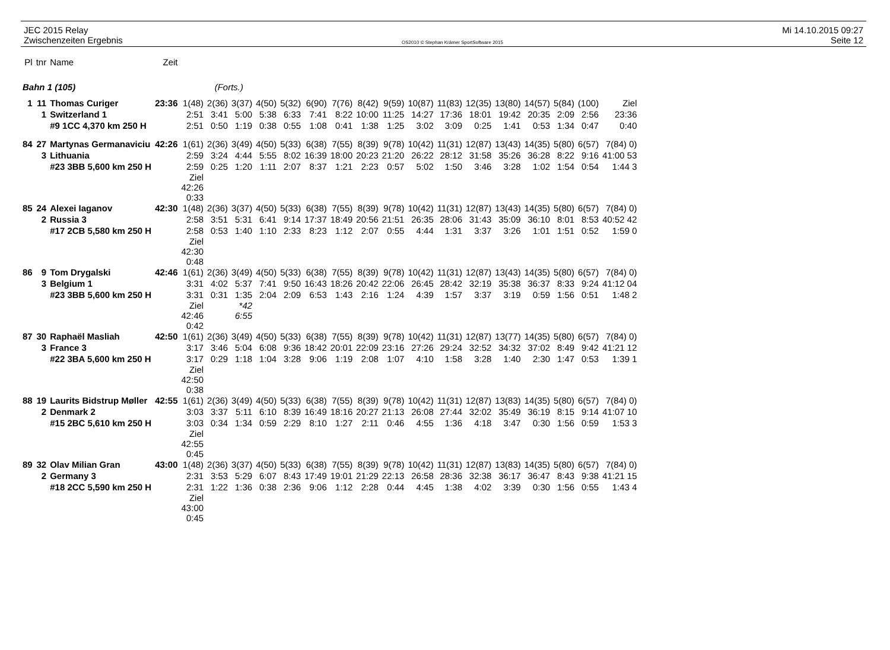JEC 2015 Relay
Zwischenzeiten Ergebnis
OS2010 © Stephan Krämer SportSoftware 2015
Mi 14.10.2015 09:27
Seite 12
| Pl | tnr | Name | Zeit | | | | | | | | | | | | | | | | | |
| --- | --- | --- | --- | --- | --- | --- | --- | --- | --- | --- | --- | --- | --- | --- | --- | --- | --- | --- | --- | --- |
| Bahn 1 (105) | | | | (Forts.) | | | | | | | | | | | | | | | | |
| 1 | 11 | Thomas Curiger | 23:36 | 1(48) | 2(36) | 3(37) | 4(50) | 5(32) | 6(90) | 7(76) | 8(42) | 9(59) | 10(87) | 11(83) | 12(35) | 13(80) | 14(57) | 5(84) | (100) | Ziel |
| | 1 | Switzerland 1 | | 2:51 | 3:41 | 5:00 | 5:38 | 6:33 | 7:41 | 8:22 | 10:00 | 11:25 | 14:27 | 17:36 | 18:01 | 19:42 | 20:35 | 2:09 | 2:56 | 23:36 |
| | | #9 1CC 4,370 km 250 H | | 2:51 | 0:50 | 1:19 | 0:38 | 0:55 | 1:08 | 0:41 | 1:38 | 1:25 | 3:02 | 3:09 | 0:25 | 1:41 | 0:53 | 1:34 | 0:47 | 0:40 |
| 84 | 27 | Martynas Germanaviciu | 42:26 | 1(61) | 2(36) | 3(49) | 4(50) | 5(33) | 6(38) | 7(55) | 8(39) | 9(78) | 10(42) | 11(31) | 12(87) | 13(43) | 14(35) | 5(80) | 6(57) | 7(84) 0) |
| | 3 | Lithuania | | 2:59 | 3:24 | 4:44 | 5:55 | 8:02 | 16:39 | 18:00 | 20:23 | 21:20 | 26:22 | 28:12 | 31:58 | 35:26 | 36:28 | 8:22 | 9:16 | 41:00 53 |
| | | #23 3BB 5,600 km 250 H | | 2:59 | 0:25 | 1:20 | 1:11 | 2:07 | 8:37 | 1:21 | 2:23 | 0:57 | 5:02 | 1:50 | 3:46 | 3:28 | 1:02 | 1:54 | 0:54 | 1:44 3 |
| | | | | Ziel 42:26 0:33 | | | | | | | | | | | | | | | | |
| 85 | 24 | Alexei Iaganov | 42:30 | 1(48) | 2(36) | 3(37) | 4(50) | 5(33) | 6(38) | 7(55) | 8(39) | 9(78) | 10(42) | 11(31) | 12(87) | 13(43) | 14(35) | 5(80) | 6(57) | 7(84) 0) |
| | 2 | Russia 3 | | 2:58 | 3:51 | 5:31 | 6:41 | 9:14 | 17:37 | 18:49 | 20:56 | 21:51 | 26:35 | 28:06 | 31:43 | 35:09 | 36:10 | 8:01 | 8:53 | 40:52 42 |
| | | #17 2CB 5,580 km 250 H | | 2:58 | 0:53 | 1:40 | 1:10 | 2:33 | 8:23 | 1:12 | 2:07 | 0:55 | 4:44 | 1:31 | 3:37 | 3:26 | 1:01 | 1:51 | 0:52 | 1:59 0 |
| | | | | Ziel 42:30 0:48 | | | | | | | | | | | | | | | | |
| 86 | 9 | Tom Drygalski | 42:46 | 1(61) | 2(36) | 3(49) | 4(50) | 5(33) | 6(38) | 7(55) | 8(39) | 9(78) | 10(42) | 11(31) | 12(87) | 13(43) | 14(35) | 5(80) | 6(57) | 7(84) 0) |
| | 3 | Belgium 1 | | 3:31 | 4:02 | 5:37 | 7:41 | 9:50 | 16:43 | 18:26 | 20:42 | 22:06 | 26:45 | 28:42 | 32:19 | 35:38 | 36:37 | 8:33 | 9:24 | 41:12 04 |
| | | #23 3BB 5,600 km 250 H | | 3:31 | 0:31 | 1:35 | 2:04 | 2:09 | 6:53 | 1:43 | 2:16 | 1:24 | 4:39 | 1:57 | 3:37 | 3:19 | 0:59 | 1:56 | 0:51 | 1:48 2 |
| | | | | Ziel 42:46 0:42 | | *42 6:55 | | | | | | | | | | | | | | |
| 87 | 30 | Raphaël Masliah | 42:50 | 1(61) | 2(36) | 3(49) | 4(50) | 5(33) | 6(38) | 7(55) | 8(39) | 9(78) | 10(42) | 11(31) | 12(87) | 13(77) | 14(35) | 5(80) | 6(57) | 7(84) 0) |
| | 3 | France 3 | | 3:17 | 3:46 | 5:04 | 6:08 | 9:36 | 18:42 | 20:01 | 22:09 | 23:16 | 27:26 | 29:24 | 32:52 | 34:32 | 37:02 | 8:49 | 9:42 | 41:21 12 |
| | | #22 3BA 5,600 km 250 H | | 3:17 | 0:29 | 1:18 | 1:04 | 3:28 | 9:06 | 1:19 | 2:08 | 1:07 | 4:10 | 1:58 | 3:28 | 1:40 | 2:30 | 1:47 | 0:53 | 1:39 1 |
| | | | | Ziel 42:50 0:38 | | | | | | | | | | | | | | | | |
| 88 | 19 | Laurits Bidstrup Møller | 42:55 | 1(61) | 2(36) | 3(49) | 4(50) | 5(33) | 6(38) | 7(55) | 8(39) | 9(78) | 10(42) | 11(31) | 12(87) | 13(83) | 14(35) | 5(80) | 6(57) | 7(84) 0) |
| | 2 | Denmark 2 | | 3:03 | 3:37 | 5:11 | 6:10 | 8:39 | 16:49 | 18:16 | 20:27 | 21:13 | 26:08 | 27:44 | 32:02 | 35:49 | 36:19 | 8:15 | 9:14 | 41:07 10 |
| | | #15 2BC 5,610 km 250 H | | 3:03 | 0:34 | 1:34 | 0:59 | 2:29 | 8:10 | 1:27 | 2:11 | 0:46 | 4:55 | 1:36 | 4:18 | 3:47 | 0:30 | 1:56 | 0:59 | 1:53 3 |
| | | | | Ziel 42:55 0:45 | | | | | | | | | | | | | | | | |
| 89 | 32 | Olav Milian Gran | 43:00 | 1(48) | 2(36) | 3(37) | 4(50) | 5(33) | 6(38) | 7(55) | 8(39) | 9(78) | 10(42) | 11(31) | 12(87) | 13(83) | 14(35) | 5(80) | 6(57) | 7(84) 0) |
| | 2 | Germany 3 | | 2:31 | 3:53 | 5:29 | 6:07 | 8:43 | 17:49 | 19:01 | 21:29 | 22:13 | 26:58 | 28:36 | 32:38 | 36:17 | 36:47 | 8:43 | 9:38 | 41:21 15 |
| | | #18 2CC 5,590 km 250 H | | 2:31 | 1:22 | 1:36 | 0:38 | 2:36 | 9:06 | 1:12 | 2:28 | 0:44 | 4:45 | 1:38 | 4:02 | 3:39 | 0:30 | 1:56 | 0:55 | 1:43 4 |
| | | | | Ziel 43:00 0:45 | | | | | | | | | | | | | | | | |